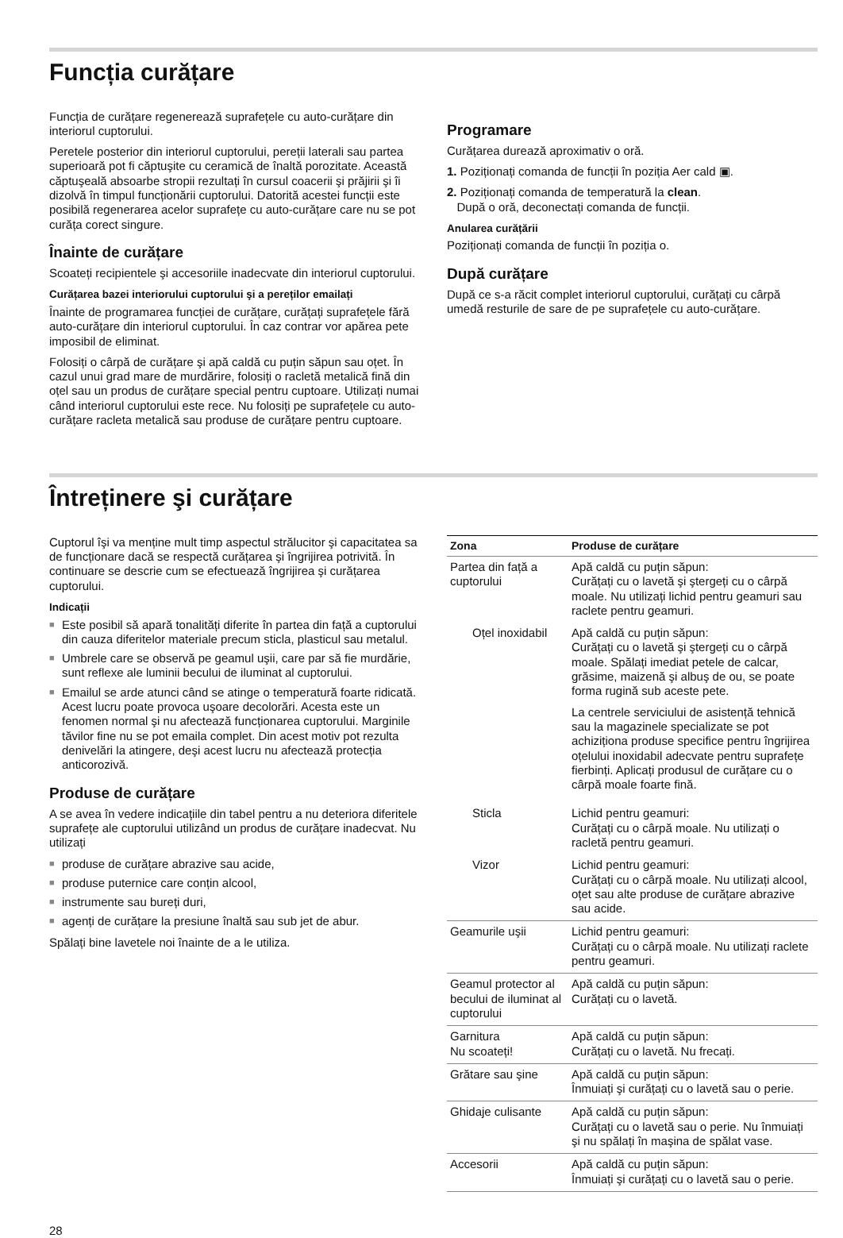Funcția curățare
Funcția de curățare regenerează suprafețele cu auto-curățare din interiorul cuptorului.
Peretele posterior din interiorul cuptorului, pereții laterali sau partea superioară pot fi căptuşite cu ceramică de înaltă porozitate. Această căptuşeală absoarbe stropii rezultați în cursul coacerii şi prăjirii şi îi dizolvă în timpul funcționării cuptorului. Datorită acestei funcții este posibilă regenerarea acelor suprafețe cu auto-curățare care nu se pot curăța corect singure.
Înainte de curățare
Scoateți recipientele şi accesoriile inadecvate din interiorul cuptorului.
Curățarea bazei interiorului cuptorului şi a pereților emailați
Înainte de programarea funcției de curățare, curățați suprafețele fără auto-curățare din interiorul cuptorului. În caz contrar vor apărea pete imposibil de eliminat.
Folosiți o cârpă de curățare şi apă caldă cu puțin săpun sau oțet. În cazul unui grad mare de murdărire, folosiți o racletă metalică fină din oțel sau un produs de curățare special pentru cuptoare. Utilizați numai când interiorul cuptorului este rece. Nu folosiți pe suprafețele cu auto-curățare racleta metalică sau produse de curățare pentru cuptoare.
Programare
Curățarea durează aproximativ o oră.
1. Poziționați comanda de funcții în poziția Aer cald ▣.
2. Poziționați comanda de temperatură la clean.
După o oră, deconectați comanda de funcții.
Anularea curățării
Poziționați comanda de funcții în poziția o.
După curățare
După ce s-a răcit complet interiorul cuptorului, curățați cu cârpă umedă resturile de sare de pe suprafețele cu auto-curățare.
Întreținere şi curățare
Cuptorul îşi va menține mult timp aspectul strălucitor şi capacitatea sa de funcționare dacă se respectă curățarea şi îngrijirea potrivită. În continuare se descrie cum se efectuează îngrijirea şi curățarea cuptorului.
Indicații
■ Este posibil să apară tonalități diferite în partea din față a cuptorului din cauza diferitelor materiale precum sticla, plasticul sau metalul.
■ Umbrele care se observă pe geamul uşii, care par să fie murdărie, sunt reflexe ale luminii becului de iluminat al cuptorului.
■ Emailul se arde atunci când se atinge o temperatură foarte ridicată. Acest lucru poate provoca uşoare decolorări. Acesta este un fenomen normal şi nu afectează funcționarea cuptorului. Marginile tăvilor fine nu se pot emaila complet. Din acest motiv pot rezulta denivelări la atingere, deşi acest lucru nu afectează protecția anticorozivă.
Produse de curățare
A se avea în vedere indicațiile din tabel pentru a nu deteriora diferitele suprafețe ale cuptorului utilizând un produs de curățare inadecvat. Nu utilizați
■ produse de curățare abrazive sau acide,
■ produse puternice care conțin alcool,
■ instrumente sau bureți duri,
■ agenți de curățare la presiune înaltă sau sub jet de abur.
Spălați bine lavetele noi înainte de a le utiliza.
| Zona | Produse de curățare |
| --- | --- |
| Partea din față a cuptorului | Apă caldă cu puțin săpun: Curățați cu o lavetă şi ştergeți cu o cârpă moale. Nu utilizați lichid pentru geamuri sau raclete pentru geamuri. |
| Oțel inoxidabil | Apă caldă cu puțin săpun: Curățați cu o lavetă şi ştergeți cu o cârpă moale. Spălați imediat petele de calcar, grăsime, maizenă şi albuş de ou, se poate forma rugină sub aceste pete. La centrele serviciului de asistență tehnică sau la magazinele specializate se pot achiziționa produse specifice pentru îngrijirea oțelului inoxidabil adecvate pentru suprafețe fierbinți. Aplicați produsul de curățare cu o cârpă moale foarte fină. |
| Sticla | Lichid pentru geamuri: Curățați cu o cârpă moale. Nu utilizați o racletă pentru geamuri. |
| Vizor | Lichid pentru geamuri: Curățați cu o cârpă moale. Nu utilizați alcool, oțet sau alte produse de curățare abrazive sau acide. |
| Geamurile uşii | Lichid pentru geamuri: Curățați cu o cârpă moale. Nu utilizați raclete pentru geamuri. |
| Geamul protector al becului de iluminat al cuptorului | Apă caldă cu puțin săpun: Curățați cu o lavetă. |
| Garnitura Nu scoateți! | Apă caldă cu puțin săpun: Curățați cu o lavetă. Nu frecați. |
| Grătare sau şine | Apă caldă cu puțin săpun: Înmuiați şi curățați cu o lavetă sau o perie. |
| Ghidaje culisante | Apă caldă cu puțin săpun: Curățați cu o lavetă sau o perie. Nu înmuiați şi nu spălați în maşina de spălat vase. |
| Accesorii | Apă caldă cu puțin săpun: Înmuiați şi curățați cu o lavetă sau o perie. |
28